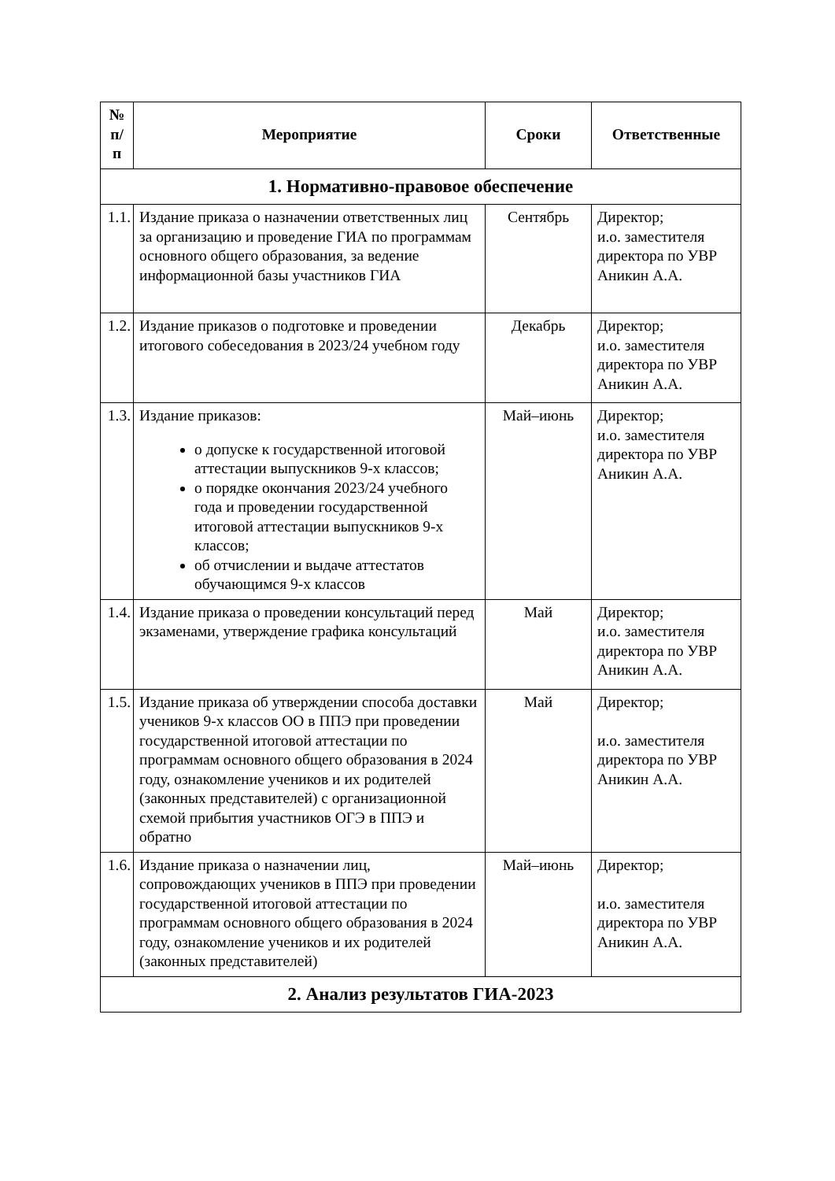| № п/п | Мероприятие | Сроки | Ответственные |
| --- | --- | --- | --- |
| 1. Нормативно-правовое обеспечение | | | |
| 1.1. | Издание приказа о назначении ответственных лиц за организацию и проведение ГИА по программам основного общего образования, за ведение информационной базы участников ГИА | Сентябрь | Директор; и.о. заместителя директора по УВР Аникин А.А. |
| 1.2. | Издание приказов о подготовке и проведении итогового собеседования в 2023/24 учебном году | Декабрь | Директор; и.о. заместителя директора по УВР Аникин А.А. |
| 1.3. | Издание приказов: о допуске к государственной итоговой аттестации выпускников 9-х классов; о порядке окончания 2023/24 учебного года и проведении государственной итоговой аттестации выпускников 9-х классов; об отчислении и выдаче аттестатов обучающимся 9-х классов | Май–июнь | Директор; и.о. заместителя директора по УВР Аникин А.А. |
| 1.4. | Издание приказа о проведении консультаций перед экзаменами, утверждение графика консультаций | Май | Директор; и.о. заместителя директора по УВР Аникин А.А. |
| 1.5. | Издание приказа об утверждении способа доставки учеников 9-х классов ОО в ППЭ при проведении государственной итоговой аттестации по программам основного общего образования в 2024 году, ознакомление учеников и их родителей (законных представителей) с организационной схемой прибытия участников ОГЭ в ППЭ и обратно | Май | Директор; и.о. заместителя директора по УВР Аникин А.А. |
| 1.6. | Издание приказа о назначении лиц, сопровождающих учеников в ППЭ при проведении государственной итоговой аттестации по программам основного общего образования в 2024 году, ознакомление учеников и их родителей (законных представителей) | Май–июнь | Директор; и.о. заместителя директора по УВР Аникин А.А. |
| 2. Анализ результатов ГИА-2023 | | | |